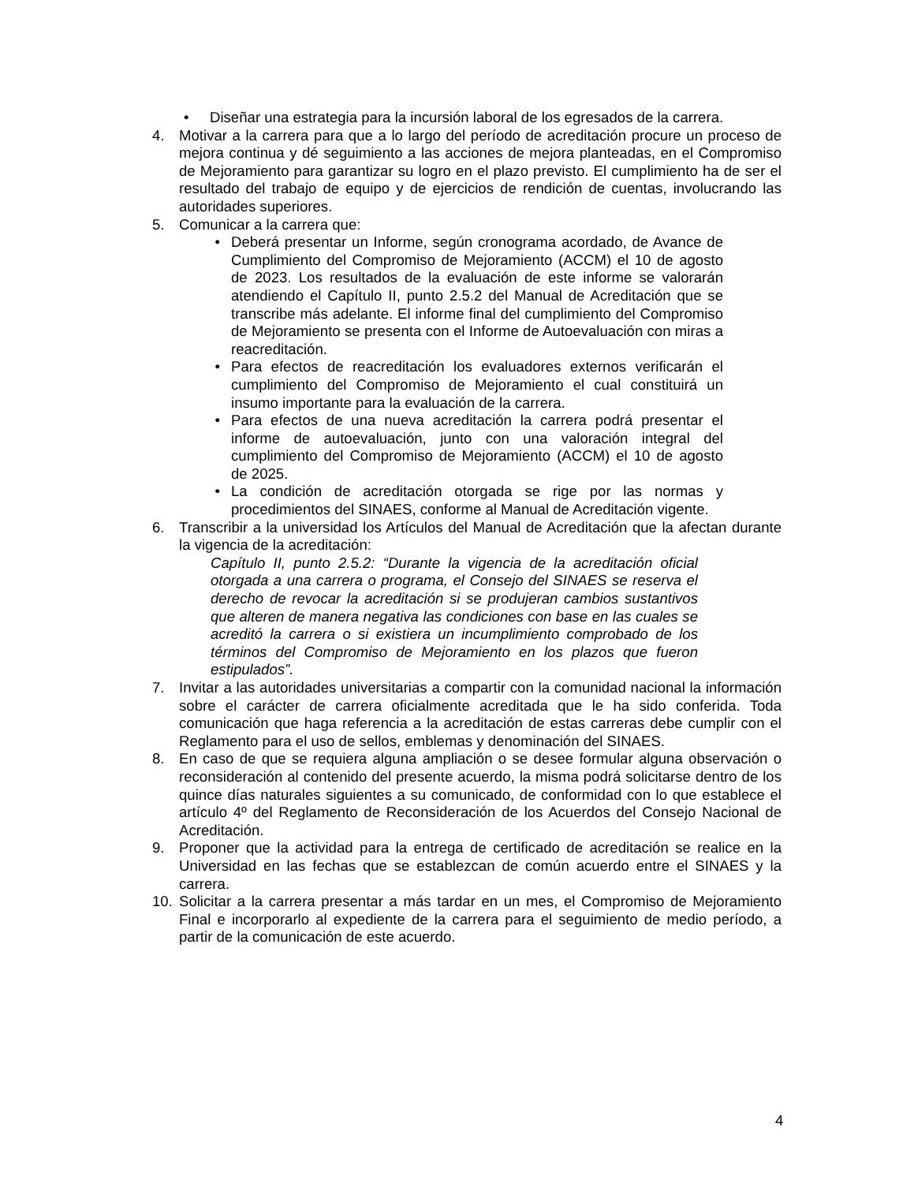• Diseñar una estrategia para la incursión laboral de los egresados de la carrera.
4. Motivar a la carrera para que a lo largo del período de acreditación procure un proceso de mejora continua y dé seguimiento a las acciones de mejora planteadas, en el Compromiso de Mejoramiento para garantizar su logro en el plazo previsto. El cumplimiento ha de ser el resultado del trabajo de equipo y de ejercicios de rendición de cuentas, involucrando las autoridades superiores.
5. Comunicar a la carrera que:
• Deberá presentar un Informe, según cronograma acordado, de Avance de Cumplimiento del Compromiso de Mejoramiento (ACCM) el 10 de agosto de 2023. Los resultados de la evaluación de este informe se valorarán atendiendo el Capítulo II, punto 2.5.2 del Manual de Acreditación que se transcribe más adelante. El informe final del cumplimiento del Compromiso de Mejoramiento se presenta con el Informe de Autoevaluación con miras a reacreditación.
• Para efectos de reacreditación los evaluadores externos verificarán el cumplimiento del Compromiso de Mejoramiento el cual constituirá un insumo importante para la evaluación de la carrera.
• Para efectos de una nueva acreditación la carrera podrá presentar el informe de autoevaluación, junto con una valoración integral del cumplimiento del Compromiso de Mejoramiento (ACCM) el 10 de agosto de 2025.
• La condición de acreditación otorgada se rige por las normas y procedimientos del SINAES, conforme al Manual de Acreditación vigente.
6. Transcribir a la universidad los Artículos del Manual de Acreditación que la afectan durante la vigencia de la acreditación:
Capítulo II, punto 2.5.2: “Durante la vigencia de la acreditación oficial otorgada a una carrera o programa, el Consejo del SINAES se reserva el derecho de revocar la acreditación si se produjeran cambios sustantivos que alteren de manera negativa las condiciones con base en las cuales se acreditó la carrera o si existiera un incumplimiento comprobado de los términos del Compromiso de Mejoramiento en los plazos que fueron estipulados”.
7. Invitar a las autoridades universitarias a compartir con la comunidad nacional la información sobre el carácter de carrera oficialmente acreditada que le ha sido conferida. Toda comunicación que haga referencia a la acreditación de estas carreras debe cumplir con el Reglamento para el uso de sellos, emblemas y denominación del SINAES.
8. En caso de que se requiera alguna ampliación o se desee formular alguna observación o reconsideración al contenido del presente acuerdo, la misma podrá solicitarse dentro de los quince días naturales siguientes a su comunicado, de conformidad con lo que establece el artículo 4º del Reglamento de Reconsideración de los Acuerdos del Consejo Nacional de Acreditación.
9. Proponer que la actividad para la entrega de certificado de acreditación se realice en la Universidad en las fechas que se establezcan de común acuerdo entre el SINAES y la carrera.
10. Solicitar a la carrera presentar a más tardar en un mes, el Compromiso de Mejoramiento Final e incorporarlo al expediente de la carrera para el seguimiento de medio período, a partir de la comunicación de este acuerdo.
4